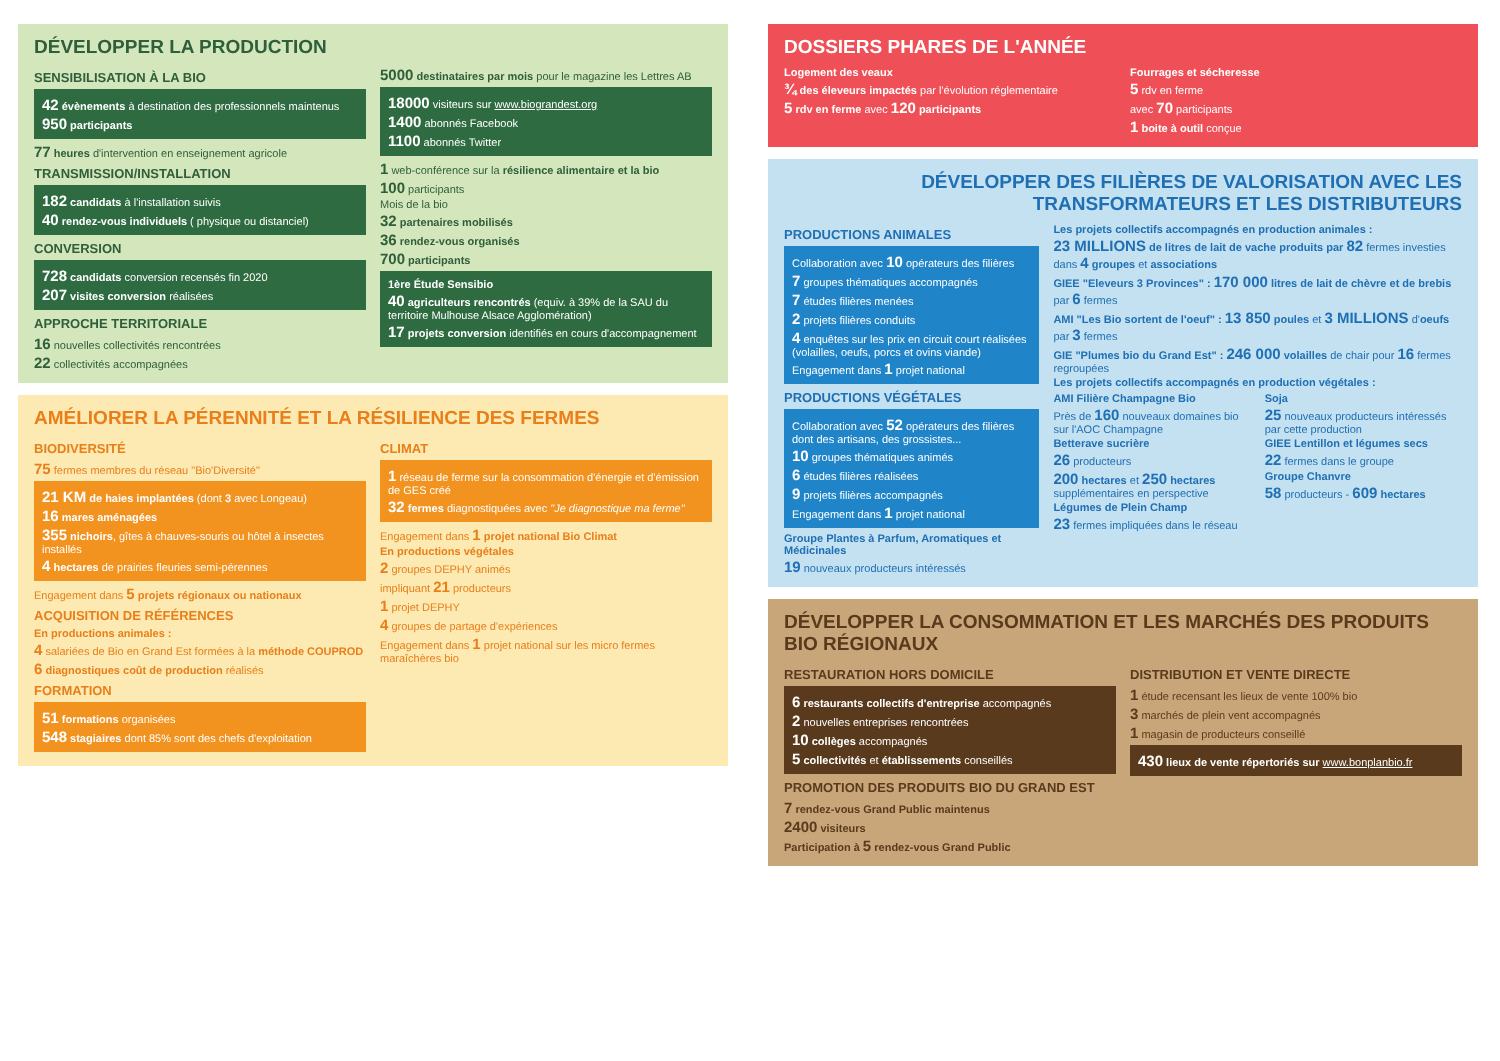DÉVELOPPER LA PRODUCTION
SENSIBILISATION À LA BIO
42 évènements à destination des professionnels maintenus
950 participants
77 heures d'intervention en enseignement agricole
TRANSMISSION/INSTALLATION
182 candidats à l'installation suivis
40 rendez-vous individuels ( physique ou distanciel)
CONVERSION
728 candidats conversion recensés fin 2020
207 visites conversion réalisées
APPROCHE TERRITORIALE
16 nouvelles collectivités rencontrées
22 collectivités accompagnées
5000 destinataires par mois pour le magazine les Lettres AB
18000 visiteurs sur www.biograndest.org
1400 abonnés Facebook
1100 abonnés Twitter
1 web-conférence sur la résilience alimentaire et la bio
100 participants
Mois de la bio
32 partenaires mobilisés
36 rendez-vous organisés
700 participants
1ère Étude Sensibio
40 agriculteurs rencontrés (equiv. à 39% de la SAU du territoire Mulhouse Alsace Agglomération)
17 projets conversion identifiés en cours d'accompagnement
AMÉLIORER LA PÉRENNITÉ ET LA RÉSILIENCE DES FERMES
BIODIVERSITÉ
75 fermes membres du réseau "Bio'Diversité"
21 KM de haies implantées (dont 3 avec Longeau)
16 mares aménagées
355 nichoirs, gîtes à chauves-souris ou hôtel à insectes installés
4 hectares de prairies fleuries semi-pérennes
Engagement dans 5 projets régionaux ou nationaux
ACQUISITION DE RÉFÉRENCES
En productions animales :
4 salariées de Bio en Grand Est formées à la méthode COUPROD
6 diagnostiques coût de production réalisés
FORMATION
51 formations organisées
548 stagiaires dont 85% sont des chefs d'exploitation
CLIMAT
1 réseau de ferme sur la consommation d'énergie et d'émission de GES créé
32 fermes diagnostiquées avec "Je diagnostique ma ferme"
Engagement dans 1 projet national Bio Climat
En productions végétales
2 groupes DEPHY animés
impliquant 21 producteurs
1 projet DEPHY
4 groupes de partage d'expériences
Engagement dans 1 projet national sur les micro fermes maraîchères bio
DOSSIERS PHARES DE L'ANNÉE
Logement des veaux
¾ des éleveurs impactés par l'évolution réglementaire
5 rdv en ferme avec 120 participants
Fourrages et sécheresse
5 rdv en ferme
avec 70 participants
1 boite à outil conçue
DÉVELOPPER DES FILIÈRES DE VALORISATION AVEC LES TRANSFORMATEURS ET LES DISTRIBUTEURS
PRODUCTIONS ANIMALES
Collaboration avec 10 opérateurs des filières
7 groupes thématiques accompagnés
7 études filières menées
2 projets filières conduits
4 enquêtes sur les prix en circuit court réalisées (volailles, oeufs, porcs et ovins viande)
Engagement dans 1 projet national
PRODUCTIONS VÉGÉTALES
Collaboration avec 52 opérateurs des filières dont des artisans, des grossistes...
10 groupes thématiques animés
6 études filières réalisées
9 projets filières accompagnés
Engagement dans 1 projet national
Groupe Plantes à Parfum, Aromatiques et Médicinales
19 nouveaux producteurs intéressés
Les projets collectifs accompagnés en production animales :
23 MILLIONS de litres de lait de vache produits par 82 fermes investies dans 4 groupes et associations
GIEE "Eleveurs 3 Provinces" : 170 000 litres de lait de chèvre et de brebis par 6 fermes
AMI "Les Bio sortent de l'oeuf" : 13 850 poules et 3 MILLIONS d'oeufs par 3 fermes
GIE "Plumes bio du Grand Est" : 246 000 volailles de chair pour 16 fermes regroupées
Les projets collectifs accompagnés en production végétales :
AMI Filière Champagne Bio
Près de 160 nouveaux domaines bio sur l'AOC Champagne
Betterave sucrière
26 producteurs
200 hectares et 250 hectares supplémentaires en perspective
Légumes de Plein Champ
23 fermes impliquées dans le réseau
Soja
25 nouveaux producteurs intéressés par cette production
GIEE Lentillon et légumes secs
22 fermes dans le groupe
Groupe Chanvre
58 producteurs - 609 hectares
DÉVELOPPER LA CONSOMMATION ET LES MARCHÉS DES PRODUITS BIO RÉGIONAUX
RESTAURATION HORS DOMICILE
6 restaurants collectifs d'entreprise accompagnés
2 nouvelles entreprises rencontrées
10 collèges accompagnés
5 collectivités et établissements conseillés
PROMOTION DES PRODUITS BIO DU GRAND EST
7 rendez-vous Grand Public maintenus
2400 visiteurs
Participation à 5 rendez-vous Grand Public
DISTRIBUTION ET VENTE DIRECTE
1 étude recensant les lieux de vente 100% bio
3 marchés de plein vent accompagnés
1 magasin de producteurs conseillé
430 lieux de vente répertoriés sur www.bonplanbio.fr